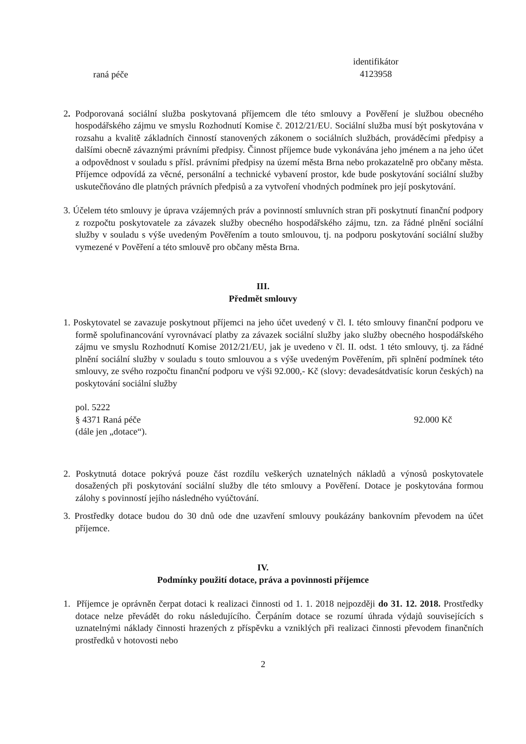raná péče
identifikátor
4123958
2. Podporovaná sociální služba poskytovaná příjemcem dle této smlouvy a Pověření je službou obecného hospodářského zájmu ve smyslu Rozhodnutí Komise č. 2012/21/EU. Sociální služba musí být poskytována v rozsahu a kvalitě základních činností stanovených zákonem o sociálních službách, prováděcími předpisy a dalšími obecně závaznými právními předpisy. Činnost příjemce bude vykonávána jeho jménem a na jeho účet a odpovědnost v souladu s přísl. právními předpisy na území města Brna nebo prokazatelně pro občany města. Příjemce odpovídá za věcné, personální a technické vybavení prostor, kde bude poskytování sociální služby uskutečňováno dle platných právních předpisů a za vytvoření vhodných podmínek pro její poskytování.
3. Účelem této smlouvy je úprava vzájemných práv a povinností smluvních stran při poskytnutí finanční podpory z rozpočtu poskytovatele za závazek služby obecného hospodářského zájmu, tzn. za řádné plnění sociální služby v souladu s výše uvedeným Pověřením a touto smlouvou, tj. na podporu poskytování sociální služby vymezené v Pověření a této smlouvě pro občany města Brna.
III.
Předmět smlouvy
1. Poskytovatel se zavazuje poskytnout příjemci na jeho účet uvedený v čl. I. této smlouvy finanční podporu ve formě spolufinancování vyrovnávací platby za závazek sociální služby jako služby obecného hospodářského zájmu ve smyslu Rozhodnutí Komise 2012/21/EU, jak je uvedeno v čl. II. odst. 1 této smlouvy, tj. za řádné plnění sociální služby v souladu s touto smlouvou a s výše uvedeným Pověřením, při splnění podmínek této smlouvy, ze svého rozpočtu finanční podporu ve výši 92.000,- Kč (slovy: devadesátdvatisíc korun českých) na poskytování sociální služby
pol. 5222
§ 4371 Raná péče 92.000 Kč
(dále jen „dotace“).
2. Poskytnutá dotace pokrývá pouze část rozdílu veškerých uznatelných nákladů a výnosů poskytovatele dosažených při poskytování sociální služby dle této smlouvy a Pověření. Dotace je poskytována formou zálohy s povinností jejího následného vyúčtování.
3. Prostředky dotace budou do 30 dnů ode dne uzavření smlouvy poukázány bankovním převodem na účet příjemce.
IV.
Podmínky použití dotace, práva a povinnosti příjemce
1. Příjemce je oprávněn čerpat dotaci k realizaci činnosti od 1. 1. 2018 nejpozději do 31. 12. 2018. Prostředky dotace nelze převádět do roku následujícího. Čerpáním dotace se rozumí úhrada výdajů souvisejících s uznatelnými náklady činnosti hrazených z příspěvku a vzniklých při realizaci činnosti převodem finančních prostředků v hotovosti nebo
2